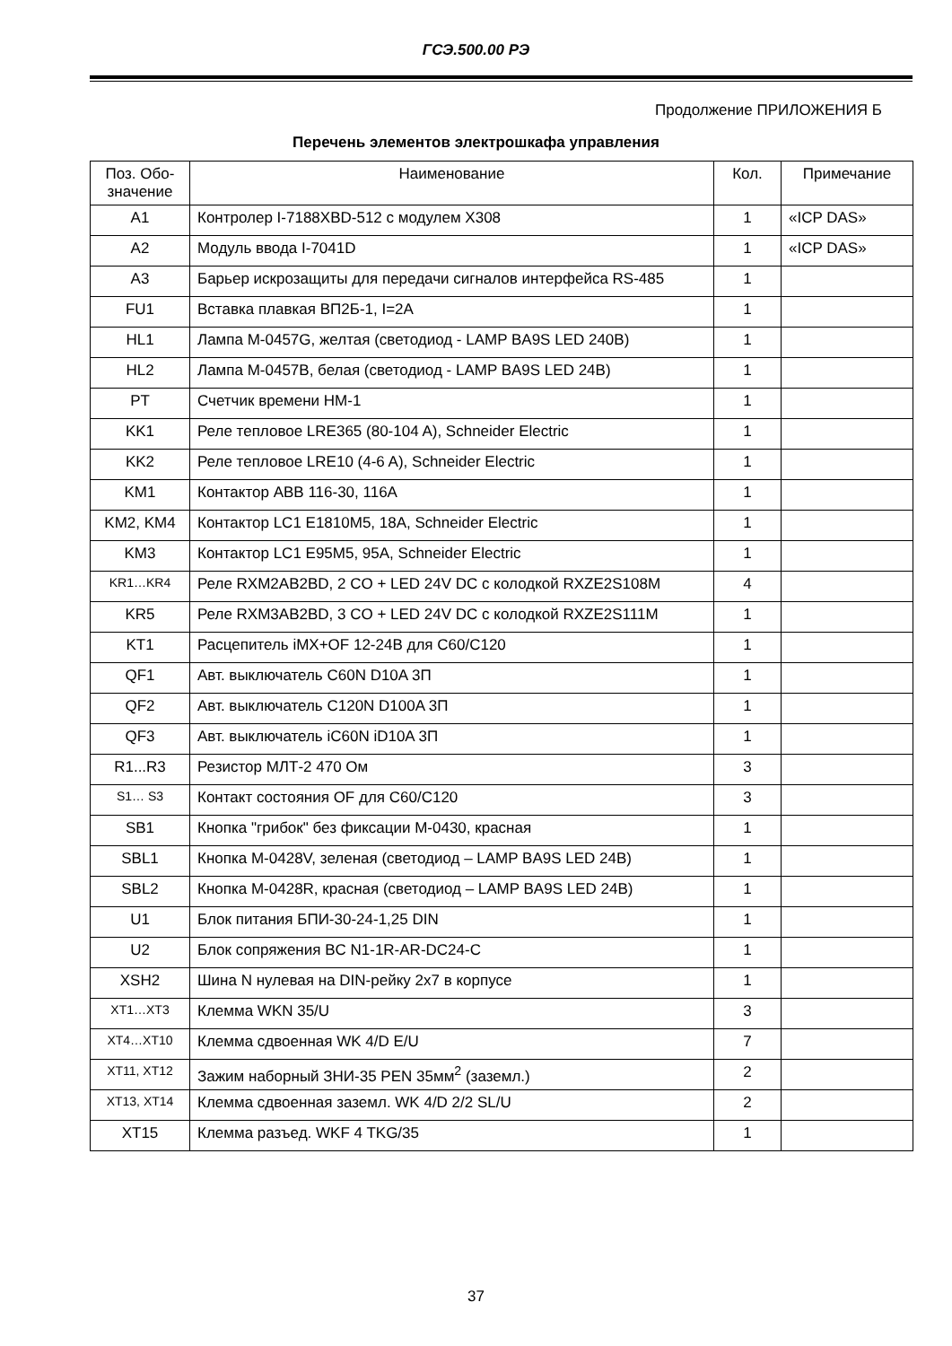ГСЭ.500.00 РЭ
Продолжение ПРИЛОЖЕНИЯ Б
Перечень элементов электрошкафа управления
| Поз. Обо- значение | Наименование | Кол. | Примечание |
| --- | --- | --- | --- |
| A1 | Контролер I-7188XBD-512 с модулем X308 | 1 | «ICP DAS» |
| A2 | Модуль ввода I-7041D | 1 | «ICP DAS» |
| A3 | Барьер искрозащиты для передачи сигналов интерфейса RS-485 | 1 | |
| FU1 | Вставка плавкая ВП2Б-1, I=2A | 1 | |
| HL1 | Лампа M-0457G, желтая (светодиод - LAMP BA9S LED 240В) | 1 | |
| HL2 | Лампа M-0457B, белая (светодиод - LAMP BA9S LED 24В) | 1 | |
| PT | Счетчик времени НМ-1 | 1 | |
| KK1 | Реле тепловое LRE365 (80-104 A), Schneider Electric | 1 | |
| KK2 | Реле тепловое LRE10 (4-6 A), Schneider Electric | 1 | |
| KM1 | Контактор ABB 116-30, 116A | 1 | |
| KM2, KM4 | Контактор LC1 E1810M5, 18A, Schneider Electric | 1 | |
| KM3 | Контактор LC1 E95M5, 95A, Schneider Electric | 1 | |
| KR1…KR4 | Реле RXM2AB2BD, 2 CO + LED 24V DC с колодкой RXZE2S108M | 4 | |
| KR5 | Реле RXM3AB2BD, 3 CO + LED 24V DC с колодкой RXZE2S111M | 1 | |
| KT1 | Расцепитель iMX+OF 12-24В для C60/C120 | 1 | |
| QF1 | Авт. выключатель C60N D10A 3П | 1 | |
| QF2 | Авт. выключатель C120N D100A 3П | 1 | |
| QF3 | Авт. выключатель iC60N iD10A 3П | 1 | |
| R1...R3 | Резистор МЛТ-2 470 Ом | 3 | |
| S1… S3 | Контакт состояния OF для C60/C120 | 3 | |
| SB1 | Кнопка "грибок" без фиксации M-0430, красная | 1 | |
| SBL1 | Кнопка M-0428V, зеленая (светодиод – LAMP BA9S LED 24В) | 1 | |
| SBL2 | Кнопка M-0428R, красная (светодиод – LAMP BA9S LED 24В) | 1 | |
| U1 | Блок питания БПИ-30-24-1,25 DIN | 1 | |
| U2 | Блок сопряжения BC N1-1R-AR-DC24-C | 1 | |
| XSH2 | Шина N нулевая на DIN-рейку 2x7 в корпусе | 1 | |
| XT1…XT3 | Клемма WKN 35/U | 3 | |
| XT4…XT10 | Клемма сдвоенная WK 4/D E/U | 7 | |
| XT11, XT12 | Зажим наборный ЗНИ-35 PEN 35мм<sup>2</sup> (заземл.) | 2 | |
| XT13, XT14 | Клемма сдвоенная заземл. WK 4/D 2/2 SL/U | 2 | |
| XT15 | Клемма разъед. WKF 4 TKG/35 | 1 | |
37